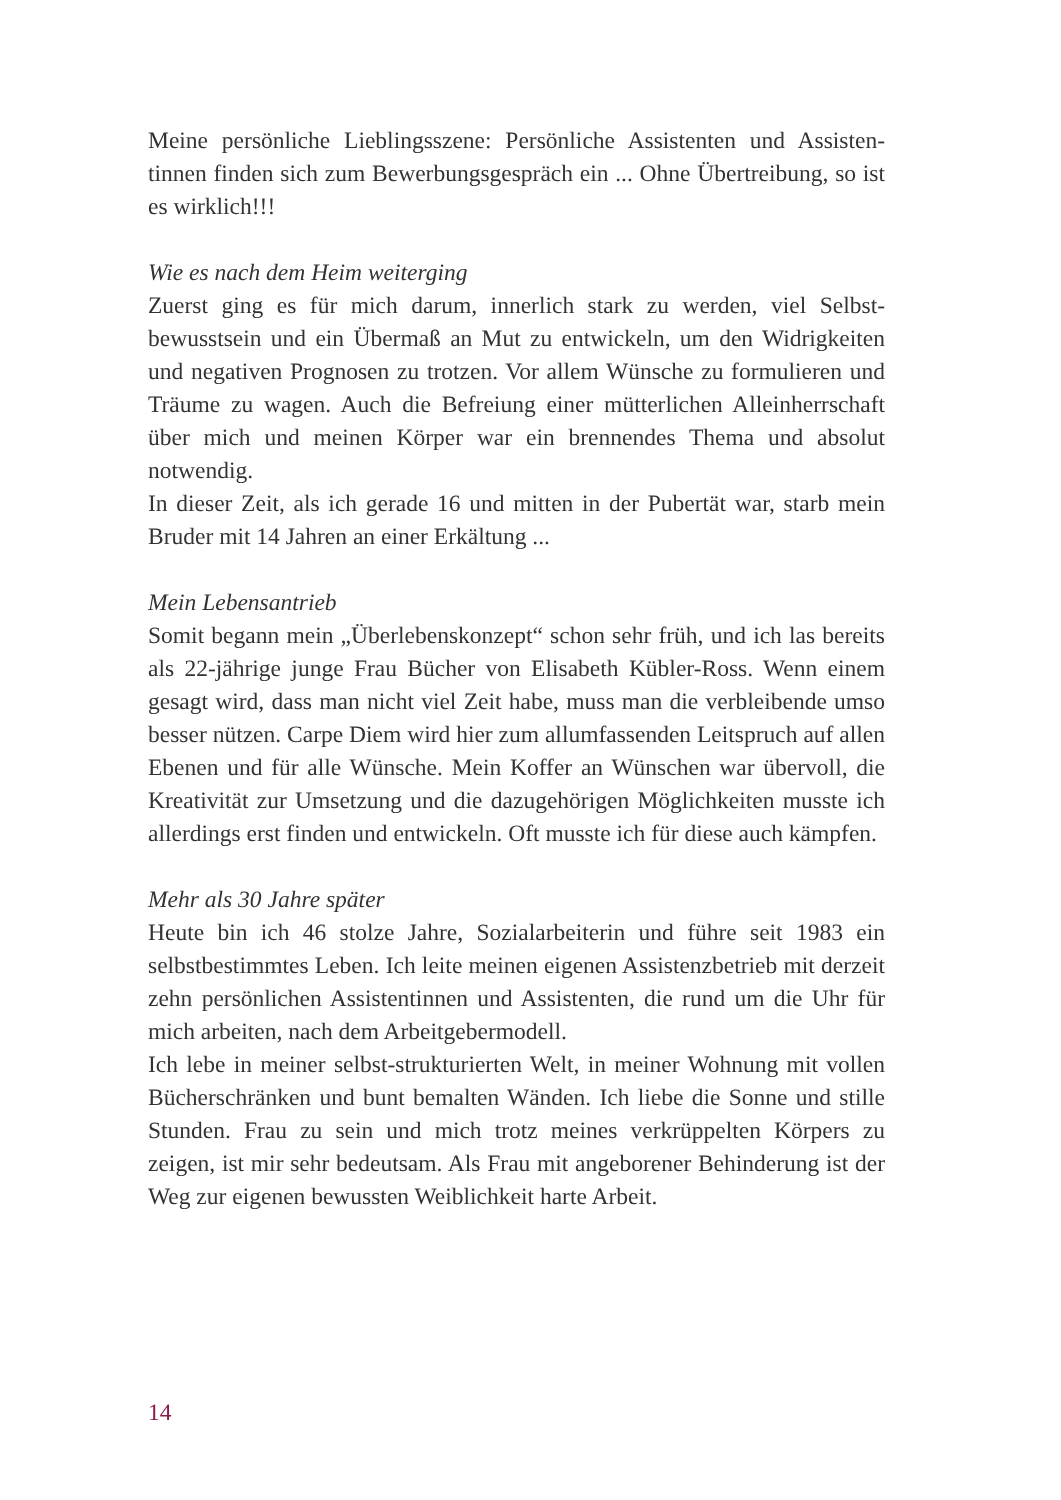Meine persönliche Lieblingsszene: Persönliche Assistenten und Assisten­tinnen finden sich zum Bewerbungsgespräch ein ... Ohne Übertreibung, so ist es wirklich!!!
Wie es nach dem Heim weiterging
Zuerst ging es für mich darum, innerlich stark zu werden, viel Selbst­bewusstsein und ein Übermaß an Mut zu entwickeln, um den Widrig­keiten und negativen Prognosen zu trotzen. Vor allem Wünsche zu for­mulieren und Träume zu wagen. Auch die Befreiung einer mütterlichen Alleinherrschaft über mich und meinen Körper war ein brennendes Thema und absolut notwendig.
In dieser Zeit, als ich gerade 16 und mitten in der Pubertät war, starb mein Bruder mit 14 Jahren an einer Erkältung ...
Mein Lebensantrieb
Somit begann mein „Überlebenskonzept“ schon sehr früh, und ich las bereits als 22-jährige junge Frau Bücher von Elisabeth Kübler-Ross. Wenn einem gesagt wird, dass man nicht viel Zeit habe, muss man die verbleibende umso besser nützen. Carpe Diem wird hier zum allumfas­senden Leitspruch auf allen Ebenen und für alle Wünsche. Mein Koffer an Wünschen war übervoll, die Kreativität zur Umsetzung und die da­zugehörigen Möglichkeiten musste ich allerdings erst finden und ent­wickeln. Oft musste ich für diese auch kämpfen.
Mehr als 30 Jahre später
Heute bin ich 46 stolze Jahre, Sozialarbeiterin und führe seit 1983 ein selbstbestimmtes Leben. Ich leite meinen eigenen Assistenzbetrieb mit derzeit zehn persönlichen Assistentinnen und Assistenten, die rund um die Uhr für mich arbeiten, nach dem Arbeitgebermodell.
Ich lebe in meiner selbst-strukturierten Welt, in meiner Wohnung mit vollen Bücherschränken und bunt bemalten Wänden. Ich liebe die Sonne und stille Stunden. Frau zu sein und mich trotz meines verkrüppelten Körpers zu zeigen, ist mir sehr bedeutsam. Als Frau mit angeborener Behinderung ist der Weg zur eigenen bewussten Weiblichkeit harte Arbeit.
14